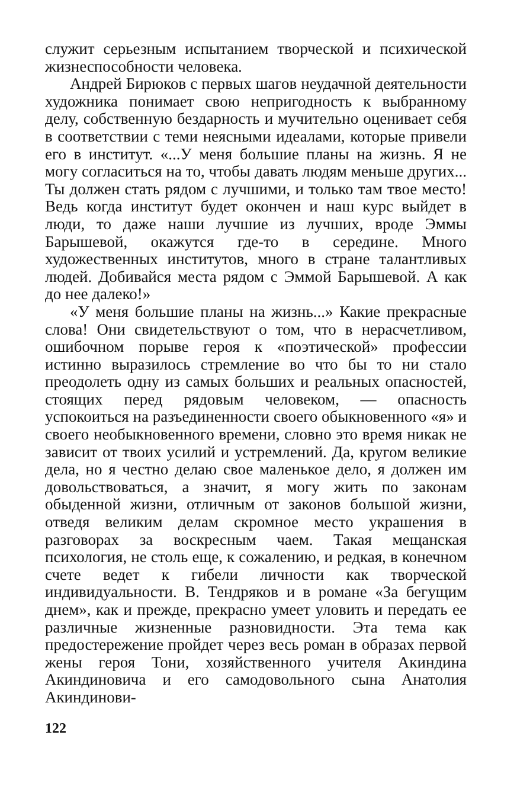служит серьезным испытанием творческой и психической жизнеспособности человека.
Андрей Бирюков с первых шагов неудачной деятельности художника понимает свою непригодность к выбранному делу, собственную бездарность и мучительно оценивает себя в соответствии с теми неясными идеалами, которые привели его в институт. «...У меня большие планы на жизнь. Я не могу согласиться на то, чтобы давать людям меньше других... Ты должен стать рядом с лучшими, и только там твое место! Ведь когда институт будет окончен и наш курс выйдет в люди, то даже наши лучшие из лучших, вроде Эммы Барышевой, окажутся где-то в середине. Много художественных институтов, много в стране талантливых людей. Добивайся места рядом с Эммой Барышевой. А как до нее далеко!»
«У меня большие планы на жизнь...» Какие прекрасные слова! Они свидетельствуют о том, что в нерасчетливом, ошибочном порыве героя к «поэтической» профессии истинно выразилось стремление во что бы то ни стало преодолеть одну из самых больших и реальных опасностей, стоящих перед рядовым человеком, — опасность успокоиться на разъединенности своего обыкновенного «я» и своего необыкновенного времени, словно это время никак не зависит от твоих усилий и устремлений. Да, кругом великие дела, но я честно делаю свое маленькое дело, я должен им довольствоваться, а значит, я могу жить по законам обыденной жизни, отличным от законов большой жизни, отведя великим делам скромное место украшения в разговорах за воскресным чаем. Такая мещанская психология, не столь еще, к сожалению, и редкая, в конечном счете ведет к гибели личности как творческой индивидуальности. В. Тендряков и в романе «За бегущим днем», как и прежде, прекрасно умеет уловить и передать ее различные жизненные разновидности. Эта тема как предостережение пройдет через весь роман в образах первой жены героя Тони, хозяйственного учителя Акиндина Акиндиновича и его самодовольного сына Анатолия Акиндинови-
122